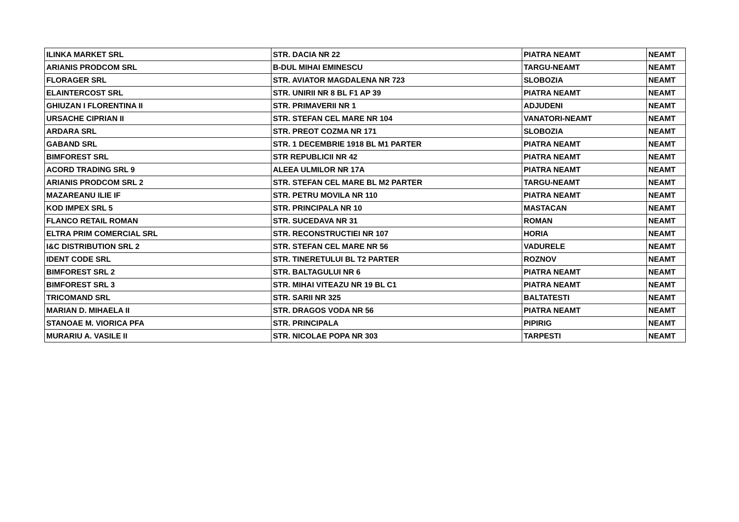| ILINKA MARKET SRL | STR. DACIA NR 22 | PIATRA NEAMT | NEAMT |
| ARIANIS PRODCOM SRL | B-DUL MIHAI EMINESCU | TARGU-NEAMT | NEAMT |
| FLORAGER SRL | STR. AVIATOR MAGDALENA NR 723 | SLOBOZIA | NEAMT |
| ELAINTERCOST SRL | STR. UNIRII NR 8 BL F1 AP 39 | PIATRA NEAMT | NEAMT |
| GHIUZAN I FLORENTINA II | STR. PRIMAVERII NR 1 | ADJUDENI | NEAMT |
| URSACHE CIPRIAN II | STR. STEFAN CEL MARE NR 104 | VANATORI-NEAMT | NEAMT |
| ARDARA SRL | STR. PREOT COZMA NR 171 | SLOBOZIA | NEAMT |
| GABAND SRL | STR. 1 DECEMBRIE 1918 BL M1 PARTER | PIATRA NEAMT | NEAMT |
| BIMFOREST SRL | STR REPUBLICII NR 42 | PIATRA NEAMT | NEAMT |
| ACORD TRADING SRL 9 | ALEEA ULMILOR NR 17A | PIATRA NEAMT | NEAMT |
| ARIANIS PRODCOM SRL 2 | STR. STEFAN CEL MARE BL M2 PARTER | TARGU-NEAMT | NEAMT |
| MAZAREANU ILIE IF | STR. PETRU MOVILA NR 110 | PIATRA NEAMT | NEAMT |
| KOD IMPEX SRL 5 | STR. PRINCIPALA NR 10 | MASTACAN | NEAMT |
| FLANCO RETAIL ROMAN | STR. SUCEDAVA NR 31 | ROMAN | NEAMT |
| ELTRA PRIM COMERCIAL SRL | STR. RECONSTRUCTIEI NR 107 | HORIA | NEAMT |
| I&C DISTRIBUTION SRL 2 | STR. STEFAN CEL MARE NR 56 | VADURELE | NEAMT |
| IDENT CODE SRL | STR. TINERETULUI BL T2 PARTER | ROZNOV | NEAMT |
| BIMFOREST SRL 2 | STR. BALTAGULUI NR 6 | PIATRA NEAMT | NEAMT |
| BIMFOREST SRL 3 | STR. MIHAI VITEAZU NR 19 BL C1 | PIATRA NEAMT | NEAMT |
| TRICOMAND SRL | STR. SARII NR 325 | BALTATESTI | NEAMT |
| MARIAN D. MIHAELA II | STR. DRAGOS VODA NR 56 | PIATRA NEAMT | NEAMT |
| STANOAE M. VIORICA PFA | STR. PRINCIPALA | PIPIRIG | NEAMT |
| MURARIU A. VASILE II | STR. NICOLAE POPA NR 303 | TARPESTI | NEAMT |